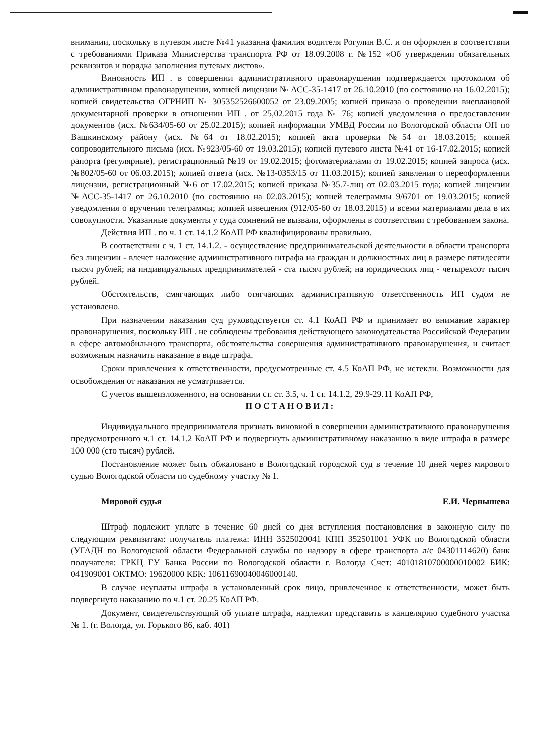внимании, поскольку в путевом листе №41 указанна фамилия водителя Рогулин В.С. и он оформлен в соответствии с требованиями Приказа Министерства транспорта РФ от 18.09.2008 г. №152 «Об утверждении обязательных реквизитов и порядка заполнения путевых листов».
Виновность ИП . в совершении административного правонарушения подтверждается протоколом об административном правонарушении, копией лицензии № АСС-35-1417 от 26.10.2010 (по состоянию на 16.02.2015); копией свидетельства ОГРНИП № 305352526600052 от 23.09.2005; копией приказа о проведении внеплановой документарной проверки в отношении ИП . от 25,02.2015 года № 76; копией уведомления о предоставлении документов (исх. №634/05-60 от 25.02.2015); копией информации УМВД России по Вологодской области ОП по Вашкинскому району (исх. №64 от 18.02.2015); копией акта проверки №54 от 18.03.2015; копией сопроводительного письма (исх. №923/05-60 от 19.03.2015); копией путевого листа №41 от 16-17.02.2015; копией рапорта (регулярные), регистрационный №19 от 19.02.2015; фотоматериалами от 19.02.2015; копией запроса (исх. №802/05-60 от 06.03.2015); копией ответа (исх. №13-0353/15 от 11.03.2015); копией заявления о переоформлении лицензии, регистрационный №6 от 17.02.2015; копией приказа №35.7-лиц от 02.03.2015 года; копией лицензии №АСС-35-1417 от 26.10.2010 (по состоянию на 02.03.2015); копией телеграммы 9/6701 от 19.03.2015; копией уведомления о вручении телеграммы; копией извещения (912/05-60 от 18.03.2015) и всеми материалами дела в их совокупности. Указанные документы у суда сомнений не вызвали, оформлены в соответствии с требованием закона.
Действия ИП . по ч. 1 ст. 14.1.2 КоАП РФ квалифицированы правильно.
В соответствии с ч. 1 ст. 14.1.2. - осуществление предпринимательской деятельности в области транспорта без лицензии - влечет наложение административного штрафа на граждан и должностных лиц в размере пятидесяти тысяч рублей; на индивидуальных предпринимателей - ста тысяч рублей; на юридических лиц - четырехсот тысяч рублей.
Обстоятельств, смягчающих либо отягчающих административную ответственность ИП судом не установлено.
При назначении наказания суд руководствуется ст. 4.1 КоАП РФ и принимает во внимание характер правонарушения, поскольку ИП . не соблюдены требования действующего законодательства Российской Федерации в сфере автомобильного транспорта, обстоятельства совершения административного правонарушения, и считает возможным назначить наказание в виде штрафа.
Сроки привлечения к ответственности, предусмотренные ст. 4.5 КоАП РФ, не истекли. Возможности для освобождения от наказания не усматривается.
С учетов вышеизложенного, на основании ст. ст. 3.5, ч. 1 ст. 14.1.2, 29.9-29.11 КоАП РФ,
ПОСТАНОВИЛ:
Индивидуального предпринимателя признать виновной в совершении административного правонарушения предусмотренного ч.1 ст. 14.1.2 КоАП РФ и подвергнуть административному наказанию в виде штрафа в размере 100 000 (сто тысяч) рублей.
Постановление может быть обжаловано в Вологодский городской суд в течение 10 дней через мирового судью Вологодской области по судебному участку № 1.
Мировой судья Е.И. Чернышева
Штраф подлежит уплате в течение 60 дней со дня вступления постановления в законную силу по следующим реквизитам: получатель платежа: ИНН 3525020041 КПП 352501001 УФК по Вологодской области (УГАДН по Вологодской области Федеральной службы по надзору в сфере транспорта л/с 04301114620) банк получателя: ГРКЦ ГУ Банка России по Вологодской области г. Вологда Счет: 40101810700000010002 БИК: 041909001 ОКТМО: 19620000 КБК: 10611690040046000140.
В случае неуплаты штрафа в установленный срок лицо, привлеченное к ответственности, может быть подвергнуто наказанию по ч.1 ст. 20.25 КоАП РФ.
Документ, свидетельствующий об уплате штрафа, надлежит представить в канцелярию судебного участка № 1. (г. Вологда, ул. Горького 86, каб. 401)